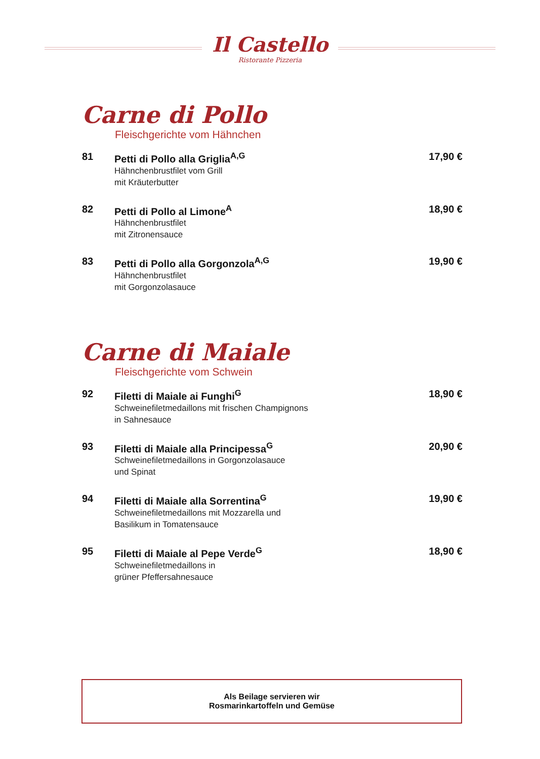Il Castello
Ristorante Pizzeria
Carne di Pollo
Fleischgerichte vom Hähnchen
81 Petti di Pollo alla Griglia<sup>A,G</sup>
Hähnchenbrustfilet vom Grill
mit Kräuterbutter
17,90 €
82 Petti di Pollo al Limone<sup>A</sup>
Hähnchenbrustfilet
mit Zitronensauce
18,90 €
83 Petti di Pollo alla Gorgonzola<sup>A,G</sup>
Hähnchenbrustfilet
mit Gorgonzolasauce
19,90 €
Carne di Maiale
Fleischgerichte vom Schwein
92 Filetti di Maiale ai Funghi<sup>G</sup>
Schweinefiletmedaillons mit frischen Champignons
in Sahnesauce
18,90 €
93 Filetti di Maiale alla Principessa<sup>G</sup>
Schweinefiletmedaillons in Gorgonzolasauce
und Spinat
20,90 €
94 Filetti di Maiale alla Sorrentina<sup>G</sup>
Schweinefiletmedaillons mit Mozzarella und
Basilikum in Tomatensauce
19,90 €
95 Filetti di Maiale al Pepe Verde<sup>G</sup>
Schweinefiletmedaillons in
grüner Pfeffersahnesauce
18,90 €
Als Beilage servieren wir
Rosmarinkartoffeln und Gemüse